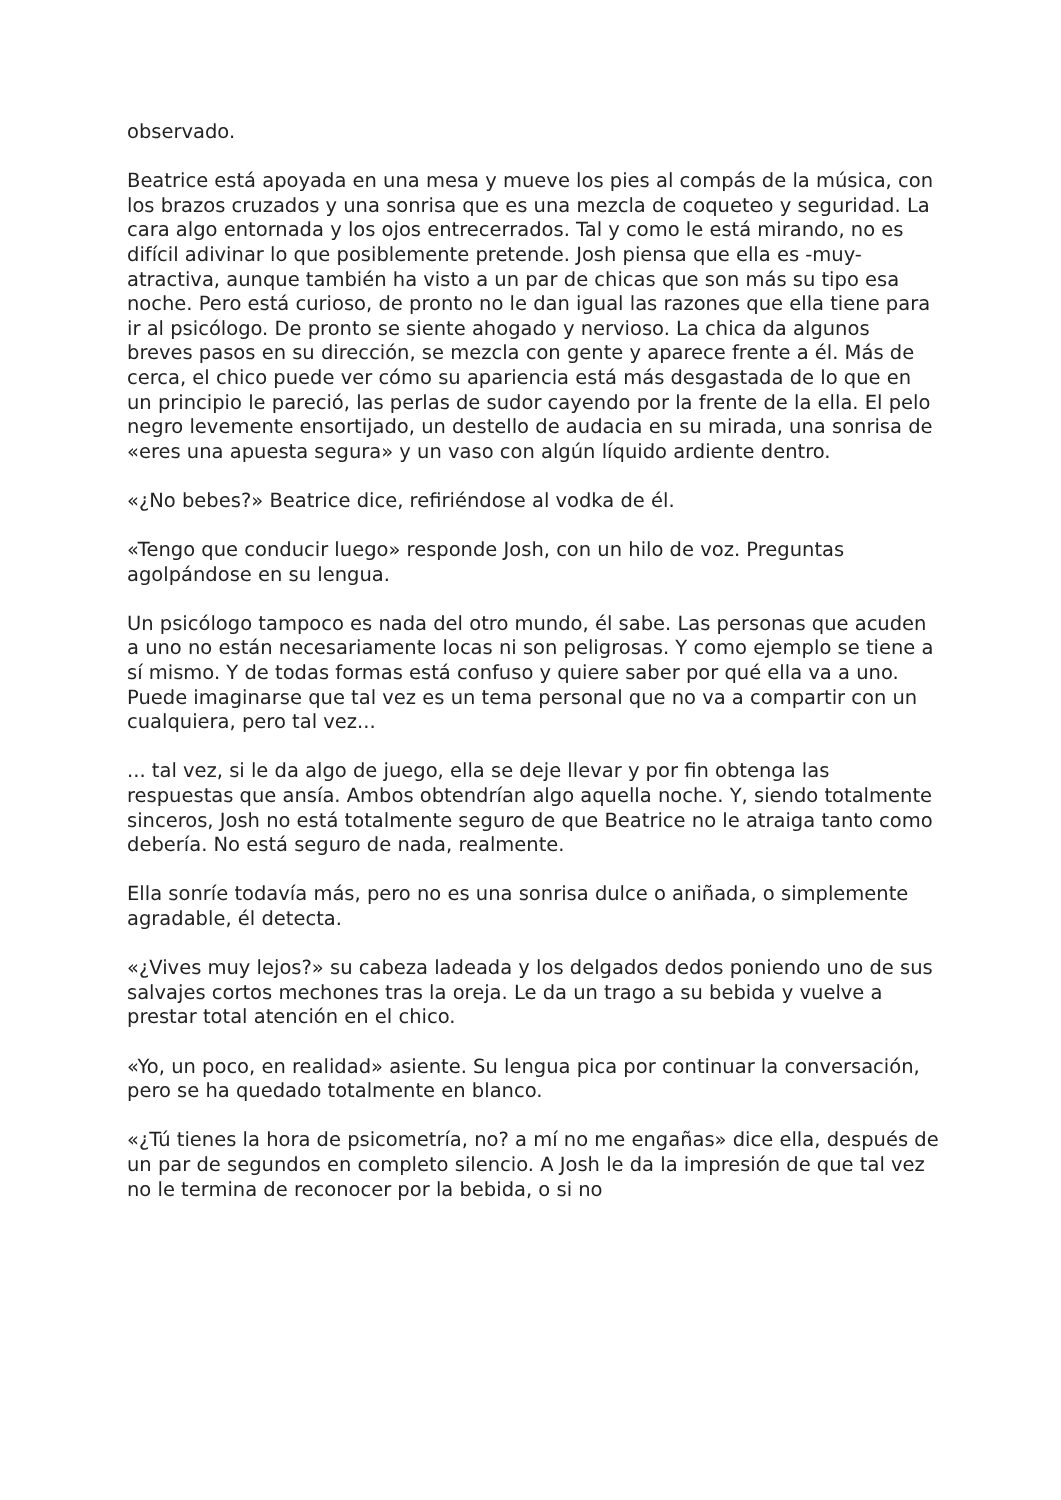observado.
Beatrice está apoyada en una mesa y mueve los pies al compás de la música, con los brazos cruzados y una sonrisa que es una mezcla de coqueteo y seguridad. La cara algo entornada y los ojos entrecerrados. Tal y como le está mirando, no es difícil adivinar lo que posiblemente pretende. Josh piensa que ella es -muy- atractiva, aunque también ha visto a un par de chicas que son más su tipo esa noche. Pero está curioso, de pronto no le dan igual las razones que ella tiene para ir al psicólogo. De pronto se siente ahogado y nervioso. La chica da algunos breves pasos en su dirección, se mezcla con gente y aparece frente a él. Más de cerca, el chico puede ver cómo su apariencia está más desgastada de lo que en un principio le pareció, las perlas de sudor cayendo por la frente de la ella. El pelo negro levemente ensortijado, un destello de audacia en su mirada, una sonrisa de «eres una apuesta segura» y un vaso con algún líquido ardiente dentro.
«¿No bebes?» Beatrice dice, refiriéndose al vodka de él.
«Tengo que conducir luego» responde Josh, con un hilo de voz. Preguntas agolpándose en su lengua.
Un psicólogo tampoco es nada del otro mundo, él sabe. Las personas que acuden a uno no están necesariamente locas ni son peligrosas. Y como ejemplo se tiene a sí mismo. Y de todas formas está confuso y quiere saber por qué ella va a uno. Puede imaginarse que tal vez es un tema personal que no va a compartir con un cualquiera, pero tal vez...
... tal vez, si le da algo de juego, ella se deje llevar y por fin obtenga las respuestas que ansía. Ambos obtendrían algo aquella noche. Y, siendo totalmente sinceros, Josh no está totalmente seguro de que Beatrice no le atraiga tanto como debería. No está seguro de nada, realmente.
Ella sonríe todavía más, pero no es una sonrisa dulce o aniñada, o simplemente agradable, él detecta.
«¿Vives muy lejos?» su cabeza ladeada y los delgados dedos poniendo uno de sus salvajes cortos mechones tras la oreja. Le da un trago a su bebida y vuelve a prestar total atención en el chico.
«Yo, un poco, en realidad» asiente. Su lengua pica por continuar la conversación, pero se ha quedado totalmente en blanco.
«¿Tú tienes la hora de psicometría, no? a mí no me engañas» dice ella, después de un par de segundos en completo silencio. A Josh le da la impresión de que tal vez no le termina de reconocer por la bebida, o si no